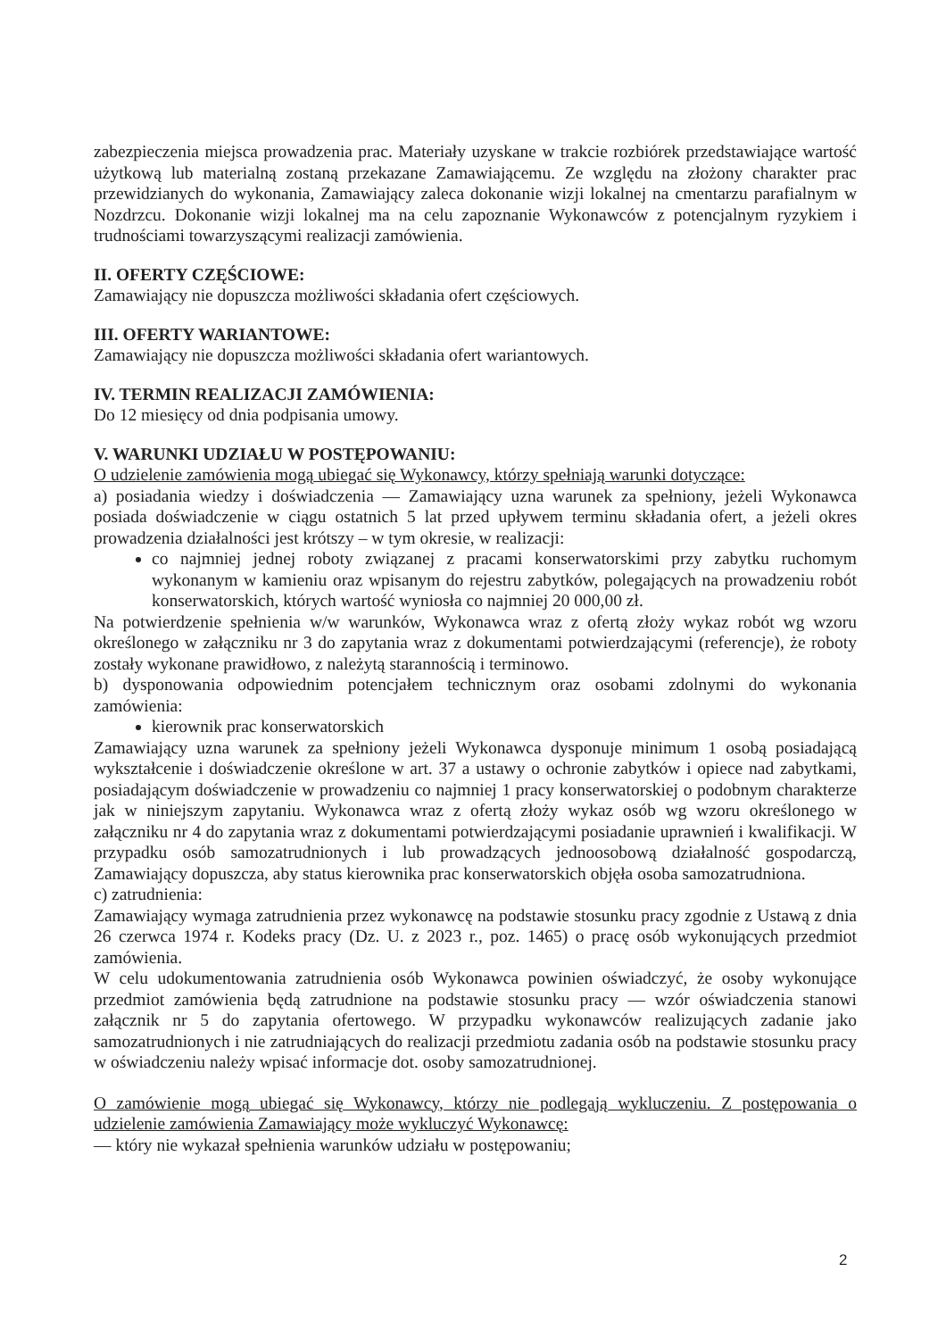zabezpieczenia miejsca prowadzenia prac. Materiały uzyskane w trakcie rozbiórek przedstawiające wartość użytkową lub materialną zostaną przekazane Zamawiającemu. Ze względu na złożony charakter prac przewidzianych do wykonania, Zamawiający zaleca dokonanie wizji lokalnej na cmentarzu parafialnym w Nozdrzcu. Dokonanie wizji lokalnej ma na celu zapoznanie Wykonawców z potencjalnym ryzykiem i trudnościami towarzyszącymi realizacji zamówienia.
II. OFERTY CZĘŚCIOWE:
Zamawiający nie dopuszcza możliwości składania ofert częściowych.
III. OFERTY WARIANTOWE:
Zamawiający nie dopuszcza możliwości składania ofert wariantowych.
IV. TERMIN REALIZACJI ZAMÓWIENIA:
Do 12 miesięcy od dnia podpisania umowy.
V. WARUNKI UDZIAŁU W POSTĘPOWANIU:
O udzielenie zamówienia mogą ubiegać się Wykonawcy, którzy spełniają warunki dotyczące:
a) posiadania wiedzy i doświadczenia — Zamawiający uzna warunek za spełniony, jeżeli Wykonawca posiada doświadczenie w ciągu ostatnich 5 lat przed upływem terminu składania ofert, a jeżeli okres prowadzenia działalności jest krótszy – w tym okresie, w realizacji:
co najmniej jednej roboty związanej z pracami konserwatorskimi przy zabytku ruchomym wykonanym w kamieniu oraz wpisanym do rejestru zabytków, polegających na prowadzeniu robót konserwatorskich, których wartość wyniosła co najmniej 20 000,00 zł.
Na potwierdzenie spełnienia w/w warunków, Wykonawca wraz z ofertą złoży wykaz robót wg wzoru określonego w załączniku nr 3 do zapytania wraz z dokumentami potwierdzającymi (referencje), że roboty zostały wykonane prawidłowo, z należytą starannością i terminowo.
b) dysponowania odpowiednim potencjałem technicznym oraz osobami zdolnymi do wykonania zamówienia:
kierownik prac konserwatorskich
Zamawiający uzna warunek za spełniony jeżeli Wykonawca dysponuje minimum 1 osobą posiadającą wykształcenie i doświadczenie określone w art. 37 a ustawy o ochronie zabytków i opiece nad zabytkami, posiadającym doświadczenie w prowadzeniu co najmniej 1 pracy konserwatorskiej o podobnym charakterze jak w niniejszym zapytaniu. Wykonawca wraz z ofertą złoży wykaz osób wg wzoru określonego w załączniku nr 4 do zapytania wraz z dokumentami potwierdzającymi posiadanie uprawnień i kwalifikacji. W przypadku osób samozatrudnionych i lub prowadzących jednoosobową działalność gospodarczą, Zamawiający dopuszcza, aby status kierownika prac konserwatorskich objęła osoba samozatrudniona.
c) zatrudnienia:
Zamawiający wymaga zatrudnienia przez wykonawcę na podstawie stosunku pracy zgodnie z Ustawą z dnia 26 czerwca 1974 r. Kodeks pracy (Dz. U. z 2023 r., poz. 1465) o pracę osób wykonujących przedmiot zamówienia.
W celu udokumentowania zatrudnienia osób Wykonawca powinien oświadczyć, że osoby wykonujące przedmiot zamówienia będą zatrudnione na podstawie stosunku pracy — wzór oświadczenia stanowi załącznik nr 5 do zapytania ofertowego. W przypadku wykonawców realizujących zadanie jako samozatrudnionych i nie zatrudniających do realizacji przedmiotu zadania osób na podstawie stosunku pracy w oświadczeniu należy wpisać informacje dot. osoby samozatrudnionej.
O zamówienie mogą ubiegać się Wykonawcy, którzy nie podlegają wykluczeniu. Z postępowania o udzielenie zamówienia Zamawiający może wykluczyć Wykonawcę:
— który nie wykazał spełnienia warunków udziału w postępowaniu;
2